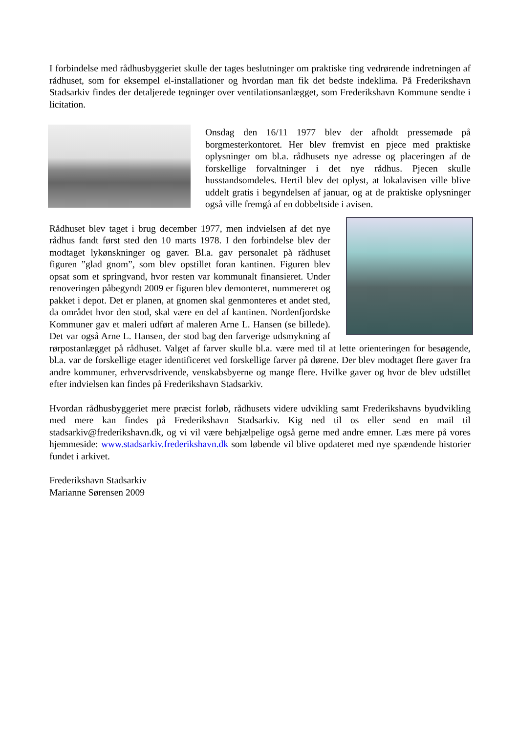I forbindelse med rådhusbyggeriet skulle der tages beslutninger om praktiske ting vedrørende indretningen af rådhuset, som for eksempel el-installationer og hvordan man fik det bedste indeklima. På Frederikshavn Stadsarkiv findes der detaljerede tegninger over ventilationsanlægget, som Frederikshavn Kommune sendte i licitation.
Onsdag den 16/11 1977 blev der afholdt pressemøde på borgmesterkontoret. Her blev fremvist en pjece med praktiske oplysninger om bl.a. rådhusets nye adresse og placeringen af de forskellige forvaltninger i det nye rådhus. Pjecen skulle husstandsomdeles. Hertil blev det oplyst, at lokalavisen ville blive uddelt gratis i begyndelsen af januar, og at de praktiske oplysninger også ville fremgå af en dobbeltside i avisen.
Rådhuset blev taget i brug december 1977, men indvielsen af det nye rådhus fandt først sted den 10 marts 1978. I den forbindelse blev der modtaget lykønskninger og gaver. Bl.a. gav personalet på rådhuset figuren ”glad gnom”, som blev opstillet foran kantinen. Figuren blev opsat som et springvand, hvor resten var kommunalt finansieret. Under renoveringen påbegyndt 2009 er figuren blev demonteret, nummereret og pakket i depot. Det er planen, at gnomen skal genmonteres et andet sted, da området hvor den stod, skal være en del af kantinen. Nordenfjordske Kommuner gav et maleri udført af maleren Arne L. Hansen (se billede). Det var også Arne L. Hansen, der stod bag den farverige udsmykning af rørpostanlægget på rådhuset. Valget af farver skulle bl.a. være med til at lette orienteringen for besøgende, bl.a. var de forskellige etager identificeret ved forskellige farver på dørene. Der blev modtaget flere gaver fra andre kommuner, erhvervsdrivende, venskabsbyerne og mange flere. Hvilke gaver og hvor de blev udstillet efter indvielsen kan findes på Frederikshavn Stadsarkiv.
Hvordan rådhusbyggeriet mere præcist forløb, rådhusets videre udvikling samt Frederikshavns byudvikling med mere kan findes på Frederikshavn Stadsarkiv. Kig ned til os eller send en mail til stadsarkiv@frederikshavn.dk, og vi vil være behjælpelige også gerne med andre emner. Læs mere på vores hjemmeside: www.stadsarkiv.frederikshavn.dk som løbende vil blive opdateret med nye spændende historier fundet i arkivet.
Frederikshavn Stadsarkiv
Marianne Sørensen 2009